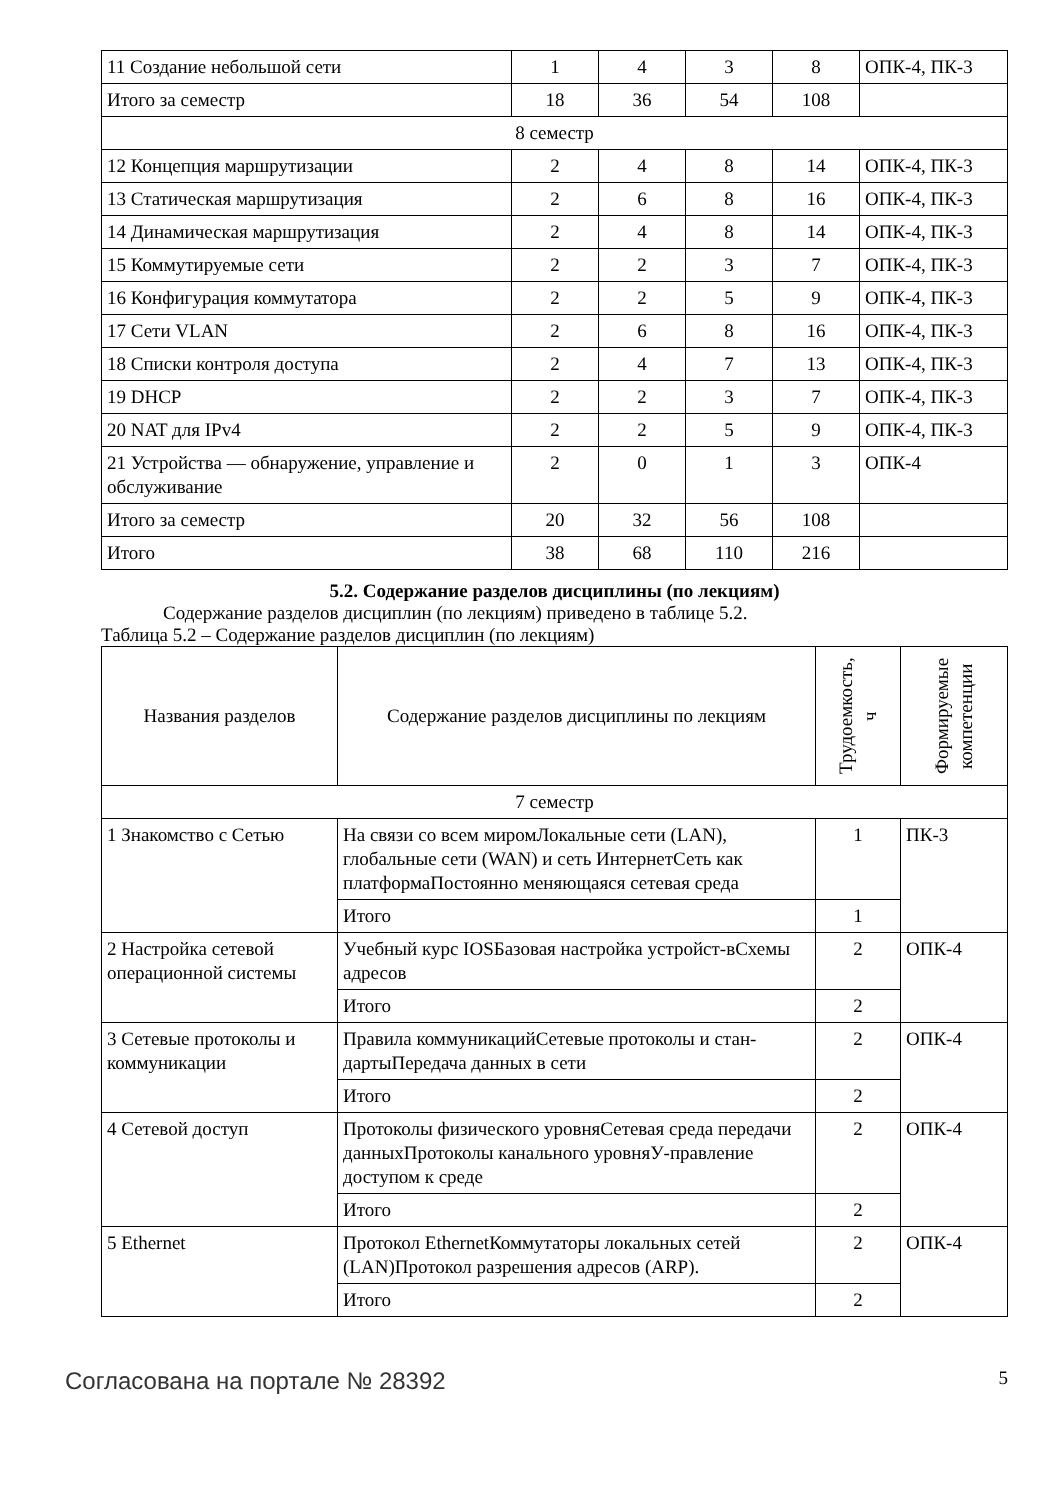| 11 Создание небольшой сети | 1 | 4 | 3 | 8 | ОПК-4, ПК-3 |
| Итого за семестр | 18 | 36 | 54 | 108 | |
| 8 семестр | | | | | |
| 12 Концепция маршрутизации | 2 | 4 | 8 | 14 | ОПК-4, ПК-3 |
| 13 Статическая маршрутизация | 2 | 6 | 8 | 16 | ОПК-4, ПК-3 |
| 14 Динамическая маршрутизация | 2 | 4 | 8 | 14 | ОПК-4, ПК-3 |
| 15 Коммутируемые сети | 2 | 2 | 3 | 7 | ОПК-4, ПК-3 |
| 16 Конфигурация коммутатора | 2 | 2 | 5 | 9 | ОПК-4, ПК-3 |
| 17 Сети VLAN | 2 | 6 | 8 | 16 | ОПК-4, ПК-3 |
| 18 Списки контроля доступа | 2 | 4 | 7 | 13 | ОПК-4, ПК-3 |
| 19 DHCP | 2 | 2 | 3 | 7 | ОПК-4, ПК-3 |
| 20 NAT для IPv4 | 2 | 2 | 5 | 9 | ОПК-4, ПК-3 |
| 21 Устройства — обнаружение, управление и обслуживание | 2 | 0 | 1 | 3 | ОПК-4 |
| Итого за семестр | 20 | 32 | 56 | 108 | |
| Итого | 38 | 68 | 110 | 216 | |
5.2. Содержание разделов дисциплины (по лекциям)
Содержание разделов дисциплин (по лекциям) приведено в таблице 5.2.
Таблица 5.2 – Содержание разделов дисциплин (по лекциям)
| Названия разделов | Содержание разделов дисциплины по лекциям | Трудоемкость, ч | Формируемые компетенции |
| --- | --- | --- | --- |
| 7 семестр | | | |
| 1 Знакомство с Сетью | На связи со всем миромЛокальные сети (LAN), глобальные сети (WAN) и сеть ИнтернетСеть как платформаПостоянно меняющаяся сетевая среда | 1 | ПК-3 |
| | Итого | 1 | |
| 2 Настройка сетевой операционной системы | Учебный курс IOSБазовая настройка устройст-вСхемы адресов | 2 | ОПК-4 |
| | Итого | 2 | |
| 3 Сетевые протоколы и коммуникации | Правила коммуникацийСетевые протоколы и стан-дартыПередача данных в сети | 2 | ОПК-4 |
| | Итого | 2 | |
| 4 Сетевой доступ | Протоколы физического уровняСетевая среда передачи данныхПротоколы канального уровняУ-правление доступом к среде | 2 | ОПК-4 |
| | Итого | 2 | |
| 5 Ethernet | Протокол EthernetКоммутаторы локальных сетей (LAN)Протокол разрешения адресов (ARP). | 2 | ОПК-4 |
| | Итого | 2 | |
Согласована на портале № 28392 5